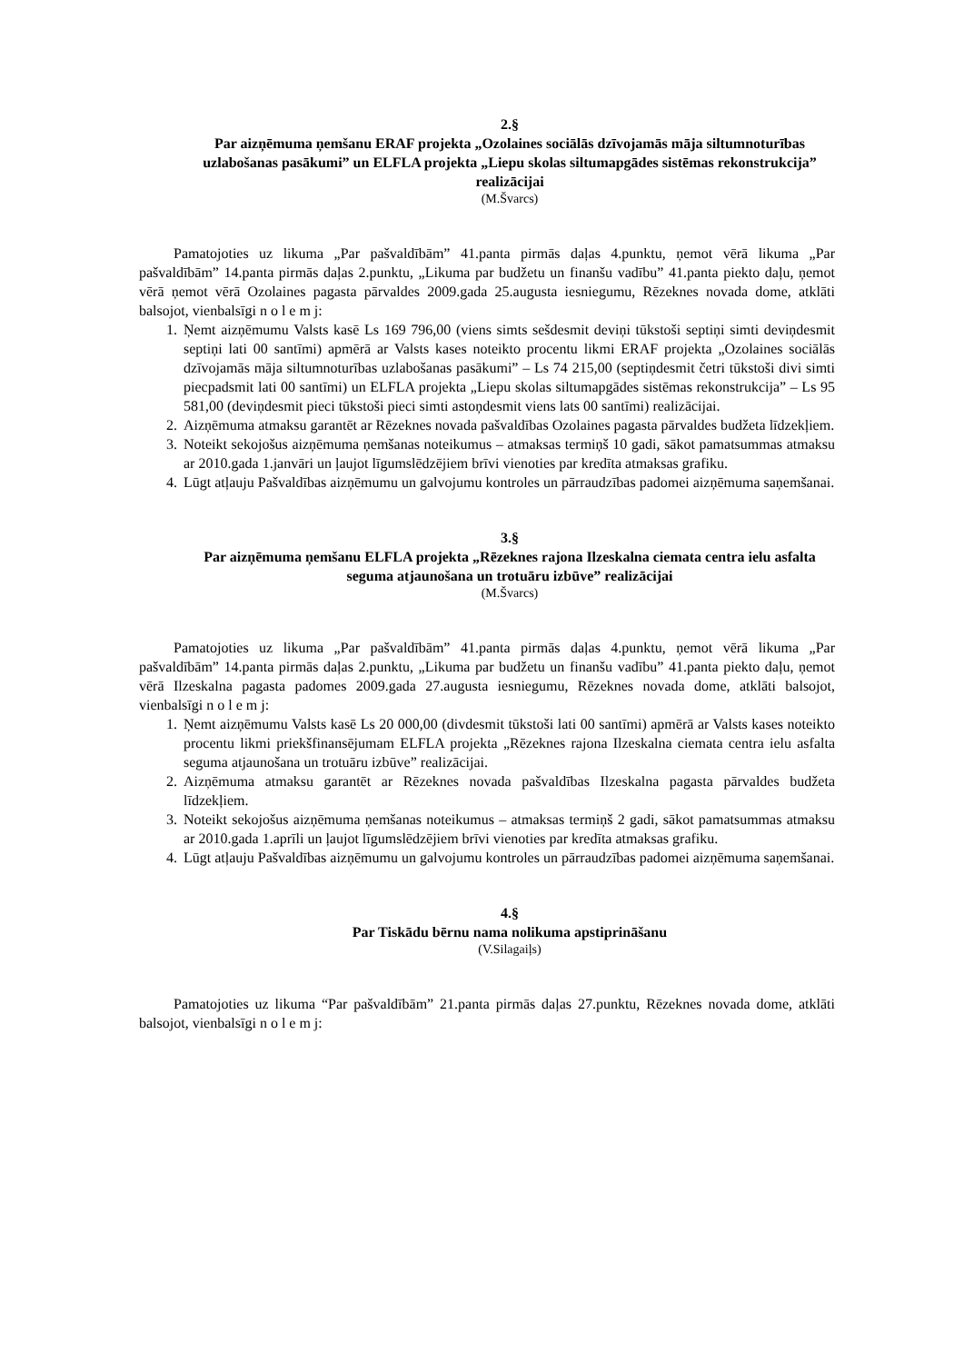2.§
Par aizņēmuma ņemšanu ERAF projekta „Ozolaines sociālās dzīvojamās māja siltumnoturības uzlabošanas pasākumi” un ELFLA projekta „Liepu skolas siltumapgādes sistēmas rekonstrukcija” realizācijai
(M.Švarcs)
Pamatojoties uz likuma „Par pašvaldībām” 41.panta pirmās daļas 4.punktu, ņemot vērā likuma „Par pašvaldībām” 14.panta pirmās daļas 2.punktu, „Likuma par budžetu un finanšu vadību” 41.panta piekto daļu, ņemot vērā ņemot vērā Ozolaines pagasta pārvaldes 2009.gada 25.augusta iesniegumu, Rēzeknes novada dome, atklāti balsojot, vienbalsīgi n o l e m j:
1. Ņemt aizņēmumu Valsts kasē Ls 169 796,00 (viens simts sešdesmit deviņi tūkstoši septiņi simti deviņdesmit septiņi lati 00 santīmi) apmērā ar Valsts kases noteikto procentu likmi ERAF projekta „Ozolaines sociālās dzīvojamās māja siltumnoturības uzlabošanas pasākumi” – Ls 74 215,00 (septiņdesmit četri tūkstoši divi simti piecpadsmit lati 00 santīmi) un ELFLA projekta „Liepu skolas siltumapgādes sistēmas rekonstrukcija” – Ls 95 581,00 (deviņdesmit pieci tūkstoši pieci simti astoņdesmit viens lats 00 santīmi) realizācijai.
2. Aizņēmuma atmaksu garantēt ar Rēzeknes novada pašvaldības Ozolaines pagasta pārvaldes budžeta līdzekļiem.
3. Noteikt sekojošus aizņēmuma ņemšanas noteikumus – atmaksas termiņš 10 gadi, sākot pamatsummas atmaksu ar 2010.gada 1.janvāri un ļaujot līgumslēdzējiem brīvi vienoties par kredīta atmaksas grafiku.
4. Lūgt atļauju Pašvaldības aizņēmumu un galvojumu kontroles un pārraudzības padomei aizņēmuma saņemšanai.
3.§
Par aizņēmuma ņemšanu ELFLA projekta „Rēzeknes rajona Ilzeskalna ciemata centra ielu asfalta seguma atjaunošana un trotuāru izbūve” realizācijai
(M.Švarcs)
Pamatojoties uz likuma „Par pašvaldībām” 41.panta pirmās daļas 4.punktu, ņemot vērā likuma „Par pašvaldībām” 14.panta pirmās daļas 2.punktu, „Likuma par budžetu un finanšu vadību” 41.panta piekto daļu, ņemot vērā Ilzeskalna pagasta padomes 2009.gada 27.augusta iesniegumu, Rēzeknes novada dome, atklāti balsojot, vienbalsīgi n o l e m j:
1. Ņemt aizņēmumu Valsts kasē Ls 20 000,00 (divdesmit tūkstoši lati 00 santīmi) apmērā ar Valsts kases noteikto procentu likmi priekšfinansējumam ELFLA projekta „Rēzeknes rajona Ilzeskalna ciemata centra ielu asfalta seguma atjaunošana un trotuāru izbūve” realizācijai.
2. Aizņēmuma atmaksu garantēt ar Rēzeknes novada pašvaldības Ilzeskalna pagasta pārvaldes budžeta līdzekļiem.
3. Noteikt sekojošus aizņēmuma ņemšanas noteikumus – atmaksas termiņš 2 gadi, sākot pamatsummas atmaksu ar 2010.gada 1.aprīli un ļaujot līgumslēdzējiem brīvi vienoties par kredīta atmaksas grafiku.
4. Lūgt atļauju Pašvaldības aizņēmumu un galvojumu kontroles un pārraudzības padomei aizņēmuma saņemšanai.
4.§
Par Tiskādu bērnu nama nolikuma apstiprināšanu
(V.Silagaiļs)
Pamatojoties uz likuma “Par pašvaldībām” 21.panta pirmās daļas 27.punktu, Rēzeknes novada dome, atklāti balsojot, vienbalsīgi n o l e m j: